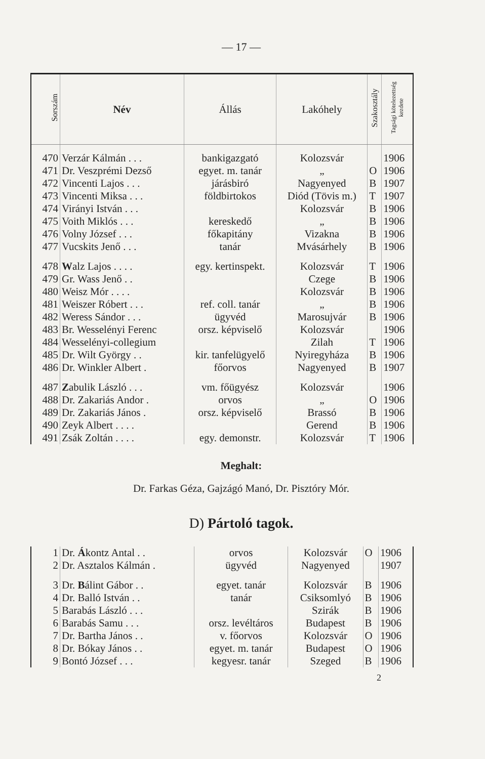— 17 —
| Sorszám | Név | Állás | Lakóhely | Szakosztály | Tagsági kötelezettség kezdete |
| --- | --- | --- | --- | --- | --- |
| 470 | Verzár Kálmán . . . | bankigazgató | Kolozsvár | | 1906 |
| 471 | Dr. Veszprémi Dezső | egyet. m. tanár | „ | O | 1906 |
| 472 | Vincenti Lajos . . . | járásbiró | Nagyenyed | B | 1907 |
| 473 | Vincenti Miksa . . . | földbirtokos | Diód (Tövis m.) | T | 1907 |
| 474 | Virányi István . . . | | Kolozsvár | B | 1906 |
| 475 | Voith Miklós . . . | kereskedő | „ | B | 1906 |
| 476 | Volny József . . . | főkapitány | Vizakna | B | 1906 |
| 477 | Vucskits Jenő . . . | tanár | Mvásárhely | B | 1906 |
| 478 | W alz Lajos . . . . | egy. kertinspekt. | Kolozsvár | T | 1906 |
| 479 | Gr. Wass Jenő . . | | Czege | B | 1906 |
| 480 | Weisz Mór . . . . | | Kolozsvár | B | 1906 |
| 481 | Weiszer Róbert . . . | ref. coll. tanár | „ | B | 1906 |
| 482 | Weress Sándor . . . | ügyvéd | Marosujvár | B | 1906 |
| 483 | Br. Wesselényi Ferenc | orsz. képviselő | Kolozsvár | | 1906 |
| 484 | Wesselényi-collegium | | Zilah | T | 1906 |
| 485 | Dr. Wilt György . . | kir. tanfelügyelő | Nyiregyháza | B | 1906 |
| 486 | Dr. Winkler Albert . | főorvos | Nagyenyed | B | 1907 |
| 487 | Z abulik László . . . | vm. főügyész | Kolozsvár | | 1906 |
| 488 | Dr. Zakariás Andor . | orvos | „ | O | 1906 |
| 489 | Dr. Zakariás János . | orsz. képviselő | Brassó | B | 1906 |
| 490 | Zeyk Albert . . . . | | Gerend | B | 1906 |
| 491 | Zsák Zoltán . . . . | egy. demonstr. | Kolozsvár | T | 1906 |
Meghalt:
Dr. Farkas Géza, Gajzágó Manó, Dr. Pisztóry Mór.
D) Pártoló tagok.
| 1 | Dr. Á kontz Antal . . | orvos | Kolozsvár | O | 1906 |
| 2 | Dr. Asztalos Kálmán . | ügyvéd | Nagyenyed | | 1907 |
| 3 | Dr. B álint Gábor . . | egyet. tanár | Kolozsvár | B | 1906 |
| 4 | Dr. Balló István . . | tanár | Csiksomlyó | B | 1906 |
| 5 | Barabás László . . . | | Szirák | B | 1906 |
| 6 | Barabás Samu . . . | orsz. levéltáros | Budapest | B | 1906 |
| 7 | Dr. Bartha János . . | v. főorvos | Kolozsvár | O | 1906 |
| 8 | Dr. Bókay János . . | egyet. m. tanár | Budapest | O | 1906 |
| 9 | Bontó József . . . | kegyesr. tanár | Szeged | B | 1906 |
2